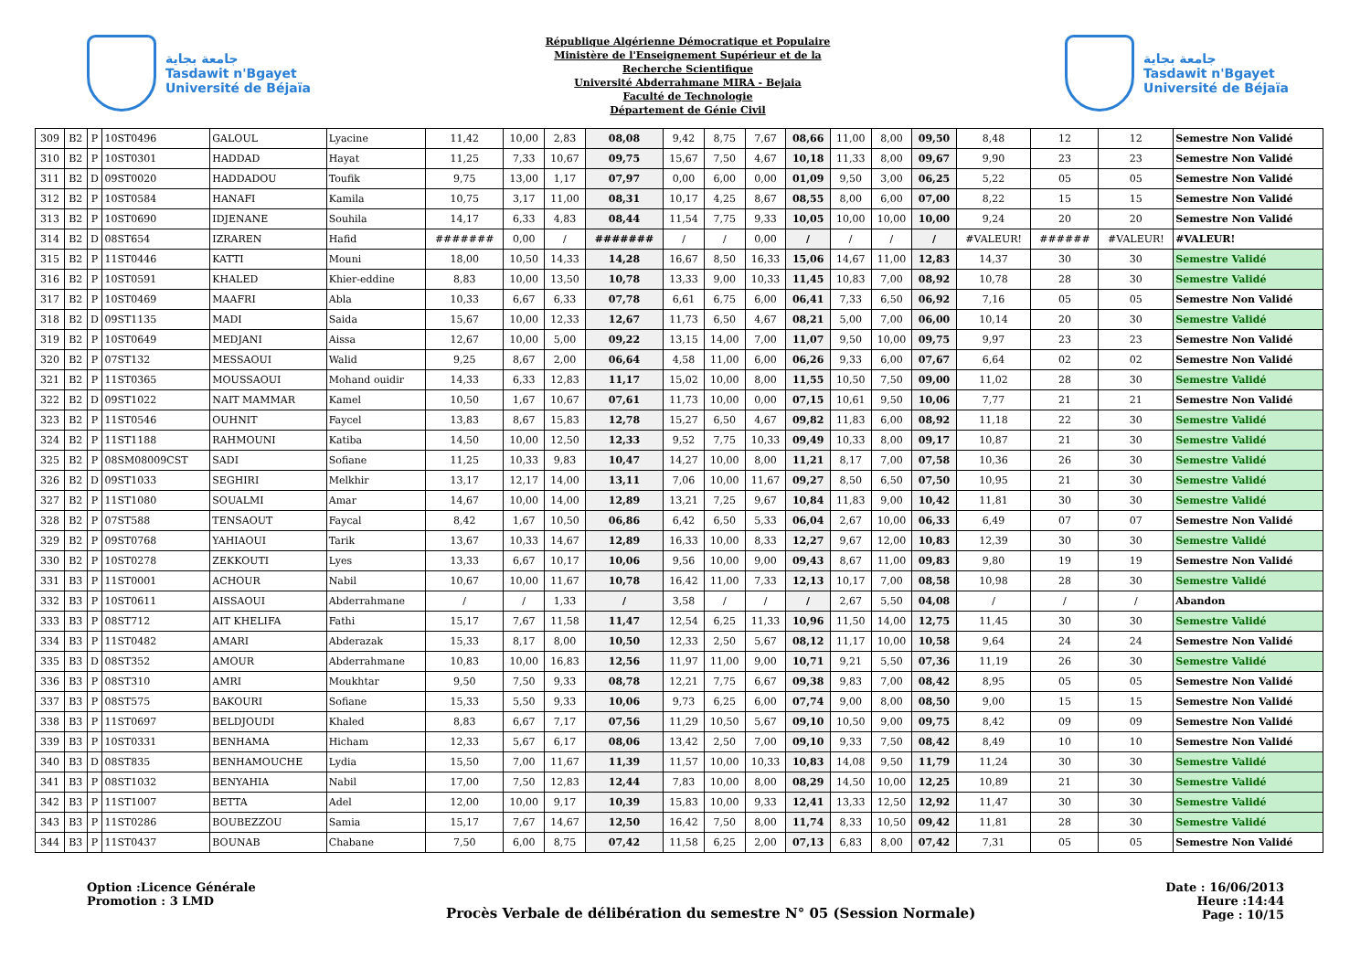جامعة بجاية
Tasdawit n'Bgayet
Université de Béjaïa
République Algérienne Démocratique et Populaire
Ministère de l'Enseignement Supérieur et de la
Recherche Scientifique
Université Abderrahmane MIRA - Bejaia
Faculté de Technologie
Département de Génie Civil
جامعة بجاية
Tasdawit n'Bgayet
Université de Béjaïa
| 309 | B2 | P | 10ST0496 | GALOUL | Lyacine | 11,42 | 10,00 | 2,83 | 08,08 | 9,42 | 8,75 | 7,67 | 08,66 | 11,00 | 8,00 | 09,50 | 8,48 | 12 | 12 | Semestre Non Validé |
| 310 | B2 | P | 10ST0301 | HADDAD | Hayat | 11,25 | 7,33 | 10,67 | 09,75 | 15,67 | 7,50 | 4,67 | 10,18 | 11,33 | 8,00 | 09,67 | 9,90 | 23 | 23 | Semestre Non Validé |
| 311 | B2 | D | 09ST0020 | HADDADOU | Toufik | 9,75 | 13,00 | 1,17 | 07,97 | 0,00 | 6,00 | 0,00 | 01,09 | 9,50 | 3,00 | 06,25 | 5,22 | 05 | 05 | Semestre Non Validé |
| 312 | B2 | P | 10ST0584 | HANAFI | Kamila | 10,75 | 3,17 | 11,00 | 08,31 | 10,17 | 4,25 | 8,67 | 08,55 | 8,00 | 6,00 | 07,00 | 8,22 | 15 | 15 | Semestre Non Validé |
| 313 | B2 | P | 10ST0690 | IDJENANE | Souhila | 14,17 | 6,33 | 4,83 | 08,44 | 11,54 | 7,75 | 9,33 | 10,05 | 10,00 | 10,00 | 10,00 | 9,24 | 20 | 20 | Semestre Non Validé |
| 314 | B2 | D | 08ST654 | IZRAREN | Hafid | ####### | 0,00 | / | ####### | / | / | 0,00 | / | / | / | / | #VALEUR! | ###### | #VALEUR! | #VALEUR! |
| 315 | B2 | P | 11ST0446 | KATTI | Mouni | 18,00 | 10,50 | 14,33 | 14,28 | 16,67 | 8,50 | 16,33 | 15,06 | 14,67 | 11,00 | 12,83 | 14,37 | 30 | 30 | Semestre Validé |
| 316 | B2 | P | 10ST0591 | KHALED | Khier-eddine | 8,83 | 10,00 | 13,50 | 10,78 | 13,33 | 9,00 | 10,33 | 11,45 | 10,83 | 7,00 | 08,92 | 10,78 | 28 | 30 | Semestre Validé |
| 317 | B2 | P | 10ST0469 | MAAFRI | Abla | 10,33 | 6,67 | 6,33 | 07,78 | 6,61 | 6,75 | 6,00 | 06,41 | 7,33 | 6,50 | 06,92 | 7,16 | 05 | 05 | Semestre Non Validé |
| 318 | B2 | D | 09ST1135 | MADI | Saida | 15,67 | 10,00 | 12,33 | 12,67 | 11,73 | 6,50 | 4,67 | 08,21 | 5,00 | 7,00 | 06,00 | 10,14 | 20 | 30 | Semestre Validé |
| 319 | B2 | P | 10ST0649 | MEDJANI | Aissa | 12,67 | 10,00 | 5,00 | 09,22 | 13,15 | 14,00 | 7,00 | 11,07 | 9,50 | 10,00 | 09,75 | 9,97 | 23 | 23 | Semestre Non Validé |
| 320 | B2 | P | 07ST132 | MESSAOUI | Walid | 9,25 | 8,67 | 2,00 | 06,64 | 4,58 | 11,00 | 6,00 | 06,26 | 9,33 | 6,00 | 07,67 | 6,64 | 02 | 02 | Semestre Non Validé |
| 321 | B2 | P | 11ST0365 | MOUSSAOUI | Mohand ouidir | 14,33 | 6,33 | 12,83 | 11,17 | 15,02 | 10,00 | 8,00 | 11,55 | 10,50 | 7,50 | 09,00 | 11,02 | 28 | 30 | Semestre Validé |
| 322 | B2 | D | 09ST1022 | NAIT MAMMAR | Kamel | 10,50 | 1,67 | 10,67 | 07,61 | 11,73 | 10,00 | 0,00 | 07,15 | 10,61 | 9,50 | 10,06 | 7,77 | 21 | 21 | Semestre Non Validé |
| 323 | B2 | P | 11ST0546 | OUHNIT | Faycel | 13,83 | 8,67 | 15,83 | 12,78 | 15,27 | 6,50 | 4,67 | 09,82 | 11,83 | 6,00 | 08,92 | 11,18 | 22 | 30 | Semestre Validé |
| 324 | B2 | P | 11ST1188 | RAHMOUNI | Katiba | 14,50 | 10,00 | 12,50 | 12,33 | 9,52 | 7,75 | 10,33 | 09,49 | 10,33 | 8,00 | 09,17 | 10,87 | 21 | 30 | Semestre Validé |
| 325 | B2 | P | 08SM08009CST | SADI | Sofiane | 11,25 | 10,33 | 9,83 | 10,47 | 14,27 | 10,00 | 8,00 | 11,21 | 8,17 | 7,00 | 07,58 | 10,36 | 26 | 30 | Semestre Validé |
| 326 | B2 | D | 09ST1033 | SEGHIRI | Melkhir | 13,17 | 12,17 | 14,00 | 13,11 | 7,06 | 10,00 | 11,67 | 09,27 | 8,50 | 6,50 | 07,50 | 10,95 | 21 | 30 | Semestre Validé |
| 327 | B2 | P | 11ST1080 | SOUALMI | Amar | 14,67 | 10,00 | 14,00 | 12,89 | 13,21 | 7,25 | 9,67 | 10,84 | 11,83 | 9,00 | 10,42 | 11,81 | 30 | 30 | Semestre Validé |
| 328 | B2 | P | 07ST588 | TENSAOUT | Faycal | 8,42 | 1,67 | 10,50 | 06,86 | 6,42 | 6,50 | 5,33 | 06,04 | 2,67 | 10,00 | 06,33 | 6,49 | 07 | 07 | Semestre Non Validé |
| 329 | B2 | P | 09ST0768 | YAHIAOUI | Tarik | 13,67 | 10,33 | 14,67 | 12,89 | 16,33 | 10,00 | 8,33 | 12,27 | 9,67 | 12,00 | 10,83 | 12,39 | 30 | 30 | Semestre Validé |
| 330 | B2 | P | 10ST0278 | ZEKKOUTI | Lyes | 13,33 | 6,67 | 10,17 | 10,06 | 9,56 | 10,00 | 9,00 | 09,43 | 8,67 | 11,00 | 09,83 | 9,80 | 19 | 19 | Semestre Non Validé |
| 331 | B3 | P | 11ST0001 | ACHOUR | Nabil | 10,67 | 10,00 | 11,67 | 10,78 | 16,42 | 11,00 | 7,33 | 12,13 | 10,17 | 7,00 | 08,58 | 10,98 | 28 | 30 | Semestre Validé |
| 332 | B3 | P | 10ST0611 | AISSAOUI | Abderrahmane | / | / | 1,33 | / | 3,58 | / | / | / | 2,67 | 5,50 | 04,08 | / | / | / | Abandon |
| 333 | B3 | P | 08ST712 | AIT KHELIFA | Fathi | 15,17 | 7,67 | 11,58 | 11,47 | 12,54 | 6,25 | 11,33 | 10,96 | 11,50 | 14,00 | 12,75 | 11,45 | 30 | 30 | Semestre Validé |
| 334 | B3 | P | 11ST0482 | AMARI | Abderazak | 15,33 | 8,17 | 8,00 | 10,50 | 12,33 | 2,50 | 5,67 | 08,12 | 11,17 | 10,00 | 10,58 | 9,64 | 24 | 24 | Semestre Non Validé |
| 335 | B3 | D | 08ST352 | AMOUR | Abderrahmane | 10,83 | 10,00 | 16,83 | 12,56 | 11,97 | 11,00 | 9,00 | 10,71 | 9,21 | 5,50 | 07,36 | 11,19 | 26 | 30 | Semestre Validé |
| 336 | B3 | P | 08ST310 | AMRI | Moukhtar | 9,50 | 7,50 | 9,33 | 08,78 | 12,21 | 7,75 | 6,67 | 09,38 | 9,83 | 7,00 | 08,42 | 8,95 | 05 | 05 | Semestre Non Validé |
| 337 | B3 | P | 08ST575 | BAKOURI | Sofiane | 15,33 | 5,50 | 9,33 | 10,06 | 9,73 | 6,25 | 6,00 | 07,74 | 9,00 | 8,00 | 08,50 | 9,00 | 15 | 15 | Semestre Non Validé |
| 338 | B3 | P | 11ST0697 | BELDJOUDI | Khaled | 8,83 | 6,67 | 7,17 | 07,56 | 11,29 | 10,50 | 5,67 | 09,10 | 10,50 | 9,00 | 09,75 | 8,42 | 09 | 09 | Semestre Non Validé |
| 339 | B3 | P | 10ST0331 | BENHAMA | Hicham | 12,33 | 5,67 | 6,17 | 08,06 | 13,42 | 2,50 | 7,00 | 09,10 | 9,33 | 7,50 | 08,42 | 8,49 | 10 | 10 | Semestre Non Validé |
| 340 | B3 | D | 08ST835 | BENHAMOUCHE | Lydia | 15,50 | 7,00 | 11,67 | 11,39 | 11,57 | 10,00 | 10,33 | 10,83 | 14,08 | 9,50 | 11,79 | 11,24 | 30 | 30 | Semestre Validé |
| 341 | B3 | P | 08ST1032 | BENYAHIA | Nabil | 17,00 | 7,50 | 12,83 | 12,44 | 7,83 | 10,00 | 8,00 | 08,29 | 14,50 | 10,00 | 12,25 | 10,89 | 21 | 30 | Semestre Validé |
| 342 | B3 | P | 11ST1007 | BETTA | Adel | 12,00 | 10,00 | 9,17 | 10,39 | 15,83 | 10,00 | 9,33 | 12,41 | 13,33 | 12,50 | 12,92 | 11,47 | 30 | 30 | Semestre Validé |
| 343 | B3 | P | 11ST0286 | BOUBEZZOU | Samia | 15,17 | 7,67 | 14,67 | 12,50 | 16,42 | 7,50 | 8,00 | 11,74 | 8,33 | 10,50 | 09,42 | 11,81 | 28 | 30 | Semestre Validé |
| 344 | B3 | P | 11ST0437 | BOUNAB | Chabane | 7,50 | 6,00 | 8,75 | 07,42 | 11,58 | 6,25 | 2,00 | 07,13 | 6,83 | 8,00 | 07,42 | 7,31 | 05 | 05 | Semestre Non Validé |
Option :Licence Générale
Promotion : 3 LMD
Procès Verbale de délibération du semestre N° 05 (Session Normale)
Date : 16/06/2013
Heure :14:44
Page : 10/15